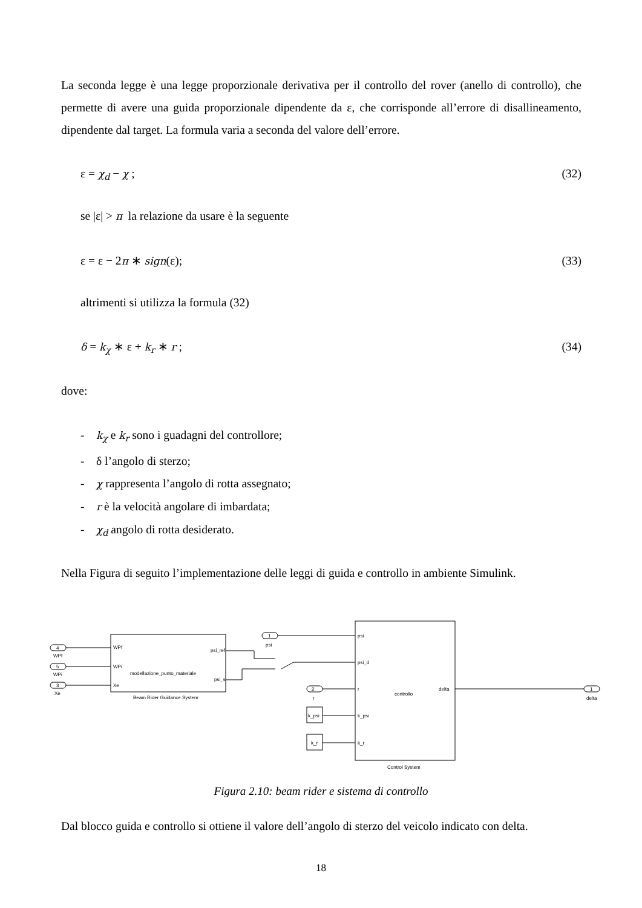La seconda legge è una legge proporzionale derivativa per il controllo del rover (anello di controllo), che permette di avere una guida proporzionale dipendente da ε, che corrisponde all’errore di disallineamento, dipendente dal target. La formula varia a seconda del valore dell’errore.
ε = χ<sub>d</sub> − χ ; (32)
se |ε| > π la relazione da usare è la seguente
ε = ε − 2π ∗ sign(ε); (33)
altrimenti si utilizza la formula (32)
δ = k<sub>χ</sub> ∗ ε + k<sub>r</sub> ∗ r ; (34)
dove:
- k<sub>χ</sub> e k<sub>r</sub> sono i guadagni del controllore;
- δ l’angolo di sterzo;
- χ rappresenta l’angolo di rotta assegnato;
- r è la velocità angolare di imbardata;
- χ<sub>d</sub> angolo di rotta desiderato.
Nella Figura di seguito l’implementazione delle leggi di guida e controllo in ambiente Simulink.
4
WPf
5
WPi
3
Xe
WPf
WPi
Xe
psi_ref
psi_s
modellazione_punto_materiale
Beam Rider Guidance System
1
psi
psi
psi_d
r
k_psi
k_r
2
r
k_psi
k_r
controllo
delta
Control System
1
delta
Figura 2.10: beam rider e sistema di controllo
Dal blocco guida e controllo si ottiene il valore dell’angolo di sterzo del veicolo indicato con delta.
18